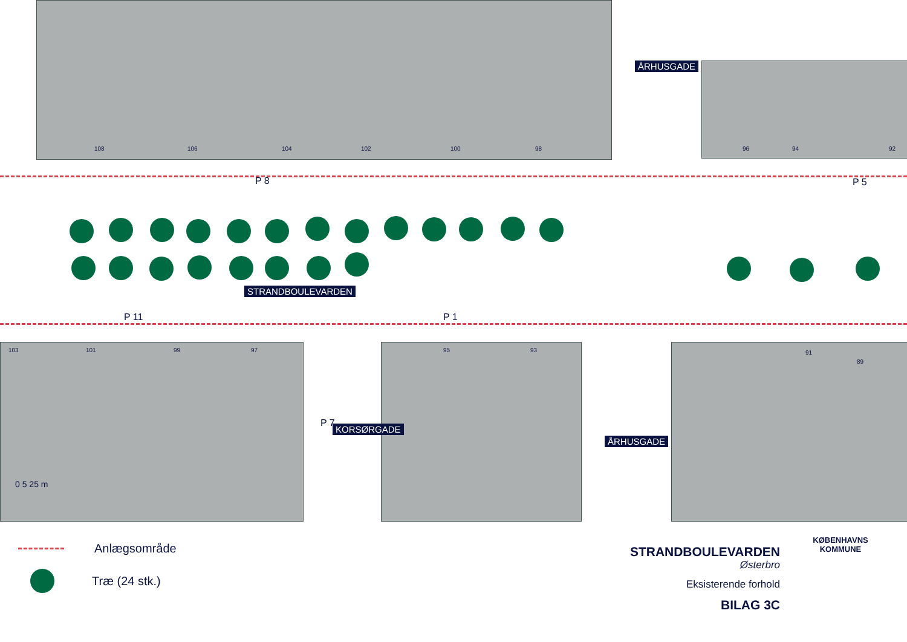108 106 104 102 100 98 96 94 92
P 8 P 5
P 11 P 1
103 101 99 97 95 93 91
89
STRANDBOULEVARDEN
ÅRHUSGADE
KORSØRGADE
ÅRHUSGADE
P 7
0 5 25 m
Anlægsområde
Træ (24 stk.)
STRANDBOULEVARDEN
Østerbro
Eksisterende forhold
BILAG 3C
KØBENHAVNS KOMMUNE